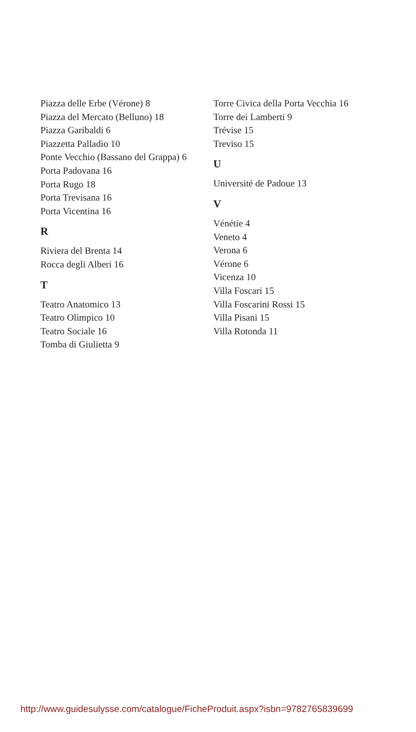Piazza delle Erbe (Vérone) 8
Piazza del Mercato (Belluno) 18
Piazza Garibaldi 6
Piazzetta Palladio 10
Ponte Vecchio (Bassano del Grappa) 6
Porta Padovana 16
Porta Rugo 18
Porta Trevisana 16
Porta Vicentina 16
R
Riviera del Brenta 14
Rocca degli Alberi 16
T
Teatro Anatomico 13
Teatro Olimpico 10
Teatro Sociale 16
Tomba di Giulietta 9
Torre Civica della Porta Vecchia 16
Torre dei Lamberti 9
Trévise 15
Treviso 15
U
Université de Padoue 13
V
Vénétie 4
Veneto 4
Verona 6
Vérone 6
Vicenza 10
Villa Foscari 15
Villa Foscarini Rossi 15
Villa Pisani 15
Villa Rotonda 11
http://www.guidesulysse.com/catalogue/FicheProduit.aspx?isbn=9782765839699